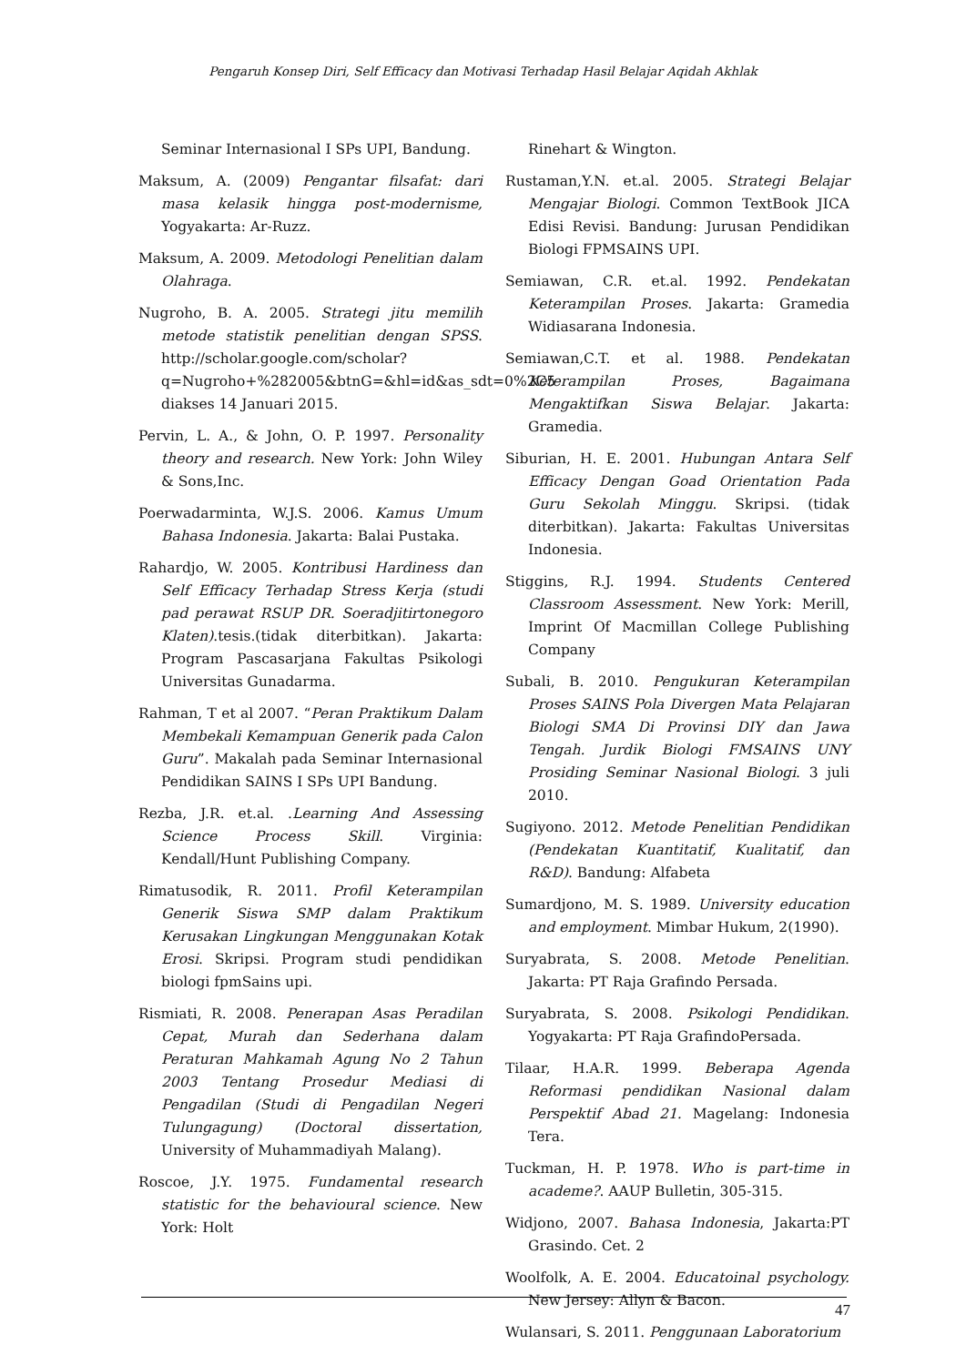Pengaruh Konsep Diri, Self Efficacy dan Motivasi Terhadap Hasil Belajar Aqidah Akhlak
Seminar Internasional I SPs UPI, Bandung.
Maksum, A. (2009) Pengantar filsafat: dari masa kelasik hingga post-modernisme, Yogyakarta: Ar-Ruzz.
Maksum, A. 2009. Metodologi Penelitian dalam Olahraga.
Nugroho, B. A. 2005. Strategi jitu memilih metode statistik penelitian dengan SPSS. http://scholar.google.com/scholar?q=Nugroho+%282005&btnG=&hl=id&as_sdt=0%2C5 diakses 14 Januari 2015.
Pervin, L. A., & John, O. P. 1997. Personality theory and research. New York: John Wiley & Sons,Inc.
Poerwadarminta, W.J.S. 2006. Kamus Umum Bahasa Indonesia. Jakarta: Balai Pustaka.
Rahardjo, W. 2005. Kontribusi Hardiness dan Self Efficacy Terhadap Stress Kerja (studi pad perawat RSUP DR. Soeradjitirtonegoro Klaten).tesis.(tidak diterbitkan). Jakarta: Program Pascasarjana Fakultas Psikologi Universitas Gunadarma.
Rahman, T et al 2007. “Peran Praktikum Dalam Membekali Kemampuan Generik pada Calon Guru”. Makalah pada Seminar Internasional Pendidikan SAINS I SPs UPI Bandung.
Rezba, J.R. et.al. .Learning And Assessing Science Process Skill. Virginia: Kendall/Hunt Publishing Company.
Rimatusodik, R. 2011. Profil Keterampilan Generik Siswa SMP dalam Praktikum Kerusakan Lingkungan Menggunakan Kotak Erosi. Skripsi. Program studi pendidikan biologi fpmSains upi.
Rismiati, R. 2008. Penerapan Asas Peradilan Cepat, Murah dan Sederhana dalam Peraturan Mahkamah Agung No 2 Tahun 2003 Tentang Prosedur Mediasi di Pengadilan (Studi di Pengadilan Negeri Tulungagung) (Doctoral dissertation, University of Muhammadiyah Malang).
Roscoe, J.Y. 1975. Fundamental research statistic for the behavioural science. New York: Holt
Rinehart & Wington.
Rustaman,Y.N. et.al. 2005. Strategi Belajar Mengajar Biologi. Common TextBook JICA Edisi Revisi. Bandung: Jurusan Pendidikan Biologi FPMSAINS UPI.
Semiawan, C.R. et.al. 1992. Pendekatan Keterampilan Proses. Jakarta: Gramedia Widiasarana Indonesia.
Semiawan,C.T. et al. 1988. Pendekatan Keterampilan Proses, Bagaimana Mengaktifkan Siswa Belajar. Jakarta: Gramedia.
Siburian, H. E. 2001. Hubungan Antara Self Efficacy Dengan Goad Orientation Pada Guru Sekolah Minggu. Skripsi. (tidak diterbitkan). Jakarta: Fakultas Universitas Indonesia.
Stiggins, R.J. 1994. Students Centered Classroom Assessment. New York: Merill, Imprint Of Macmillan College Publishing Company
Subali, B. 2010. Pengukuran Keterampilan Proses SAINS Pola Divergen Mata Pelajaran Biologi SMA Di Provinsi DIY dan Jawa Tengah. Jurdik Biologi FMSAINS UNY Prosiding Seminar Nasional Biologi. 3 juli 2010.
Sugiyono. 2012. Metode Penelitian Pendidikan (Pendekatan Kuantitatif, Kualitatif, dan R&D). Bandung: Alfabeta
Sumardjono, M. S. 1989. University education and employment. Mimbar Hukum, 2(1990).
Suryabrata, S. 2008. Metode Penelitian. Jakarta: PT Raja Grafindo Persada.
Suryabrata, S. 2008. Psikologi Pendidikan. Yogyakarta: PT Raja GrafindoPersada.
Tilaar, H.A.R. 1999. Beberapa Agenda Reformasi pendidikan Nasional dalam Perspektif Abad 21. Magelang: Indonesia Tera.
Tuckman, H. P. 1978. Who is part-time in academe?. AAUP Bulletin, 305-315.
Widjono, 2007. Bahasa Indonesia, Jakarta:PT Grasindo. Cet. 2
Woolfolk, A. E. 2004. Educatoinal psychology. New Jersey: Allyn & Bacon.
Wulansari, S. 2011. Penggunaan Laboratorium
47